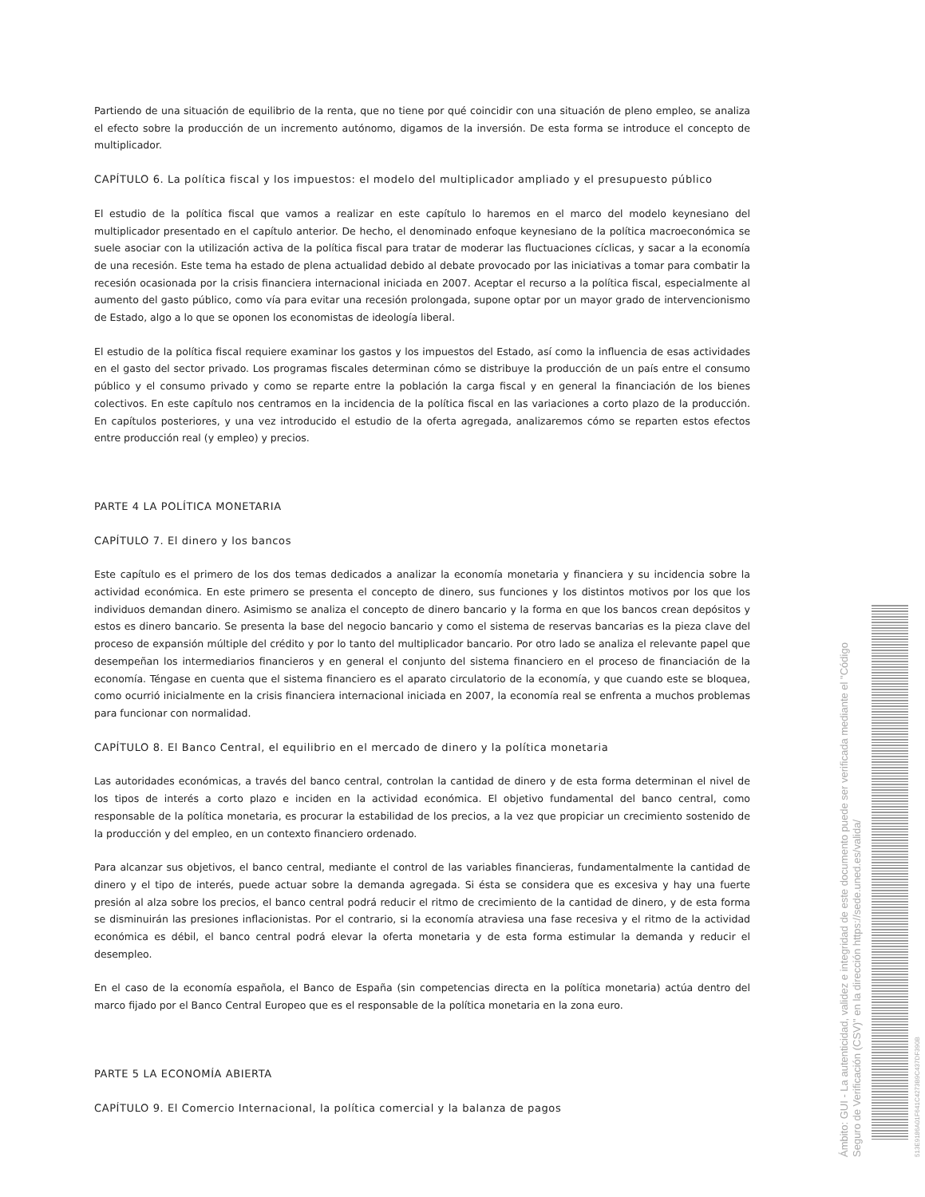Partiendo de una situación de equilibrio de la renta, que no tiene por qué coincidir con una situación de pleno empleo, se analiza el efecto sobre la producción de un incremento autónomo, digamos de la inversión. De esta forma se introduce el concepto de multiplicador.
CAPÍTULO 6. La política fiscal y los impuestos: el modelo del multiplicador ampliado y el presupuesto público
El estudio de la política fiscal que vamos a realizar en este capítulo lo haremos en el marco del modelo keynesiano del multiplicador presentado en el capítulo anterior. De hecho, el denominado enfoque keynesiano de la política macroeconómica se suele asociar con la utilización activa de la política fiscal para tratar de moderar las fluctuaciones cíclicas, y sacar a la economía de una recesión. Este tema ha estado de plena actualidad debido al debate provocado por las iniciativas a tomar para combatir la recesión ocasionada por la crisis financiera internacional iniciada en 2007. Aceptar el recurso a la política fiscal, especialmente al aumento del gasto público, como vía para evitar una recesión prolongada, supone optar por un mayor grado de intervencionismo de Estado, algo a lo que se oponen los economistas de ideología liberal.
El estudio de la política fiscal requiere examinar los gastos y los impuestos del Estado, así como la influencia de esas actividades en el gasto del sector privado. Los programas fiscales determinan cómo se distribuye la producción de un país entre el consumo público y el consumo privado y como se reparte entre la población la carga fiscal y en general la financiación de los bienes colectivos. En este capítulo nos centramos en la incidencia de la política fiscal en las variaciones a corto plazo de la producción. En capítulos posteriores, y una vez introducido el estudio de la oferta agregada, analizaremos cómo se reparten estos efectos entre producción real (y empleo) y precios.
PARTE 4 LA POLÍTICA MONETARIA
CAPÍTULO 7. El dinero y los bancos
Este capítulo es el primero de los dos temas dedicados a analizar la economía monetaria y financiera y su incidencia sobre la actividad económica. En este primero se presenta el concepto de dinero, sus funciones y los distintos motivos por los que los individuos demandan dinero. Asimismo se analiza el concepto de dinero bancario y la forma en que los bancos crean depósitos y estos es dinero bancario. Se presenta la base del negocio bancario y como el sistema de reservas bancarias es la pieza clave del proceso de expansión múltiple del crédito y por lo tanto del multiplicador bancario. Por otro lado se analiza el relevante papel que desempeñan los intermediarios financieros y en general el conjunto del sistema financiero en el proceso de financiación de la economía. Téngase en cuenta que el sistema financiero es el aparato circulatorio de la economía, y que cuando este se bloquea, como ocurrió inicialmente en la crisis financiera internacional iniciada en 2007, la economía real se enfrenta a muchos problemas para funcionar con normalidad.
CAPÍTULO 8. El Banco Central, el equilibrio en el mercado de dinero y la política monetaria
Las autoridades económicas, a través del banco central, controlan la cantidad de dinero y de esta forma determinan el nivel de los tipos de interés a corto plazo e inciden en la actividad económica. El objetivo fundamental del banco central, como responsable de la política monetaria, es procurar la estabilidad de los precios, a la vez que propiciar un crecimiento sostenido de la producción y del empleo, en un contexto financiero ordenado.
Para alcanzar sus objetivos, el banco central, mediante el control de las variables financieras, fundamentalmente la cantidad de dinero y el tipo de interés, puede actuar sobre la demanda agregada. Si ésta se considera que es excesiva y hay una fuerte presión al alza sobre los precios, el banco central podrá reducir el ritmo de crecimiento de la cantidad de dinero, y de esta forma se disminuirán las presiones inflacionistas. Por el contrario, si la economía atraviesa una fase recesiva y el ritmo de la actividad económica es débil, el banco central podrá elevar la oferta monetaria y de esta forma estimular la demanda y reducir el desempleo.
En el caso de la economía española, el Banco de España (sin competencias directa en la política monetaria) actúa dentro del marco fijado por el Banco Central Europeo que es el responsable de la política monetaria en la zona euro.
PARTE 5 LA ECONOMÍA ABIERTA
CAPÍTULO 9. El Comercio Internacional, la política comercial y la balanza de pagos
Ámbito: GUI - La autenticidad, validez e integridad de este documento puede ser verificada mediante el "Código Seguro de Verificación (CSV)" en la dirección https://sede.uned.es/valida/
513E9186A01F641C4273B9C437DF390B